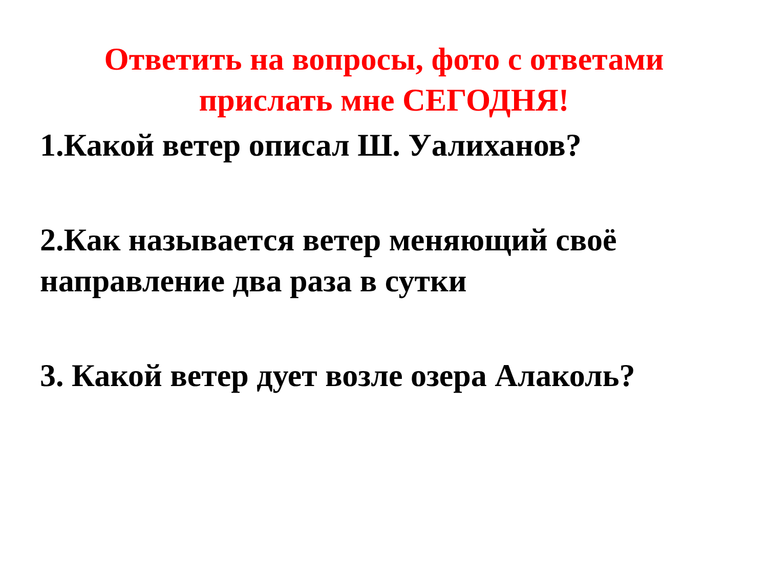Ответить на вопросы, фото с ответами прислать мне СЕГОДНЯ!
1.Какой ветер описал Ш. Уалиханов?
2.Как называется ветер меняющий своё направление два раза в сутки
3. Какой ветер дует возле озера Алаколь?